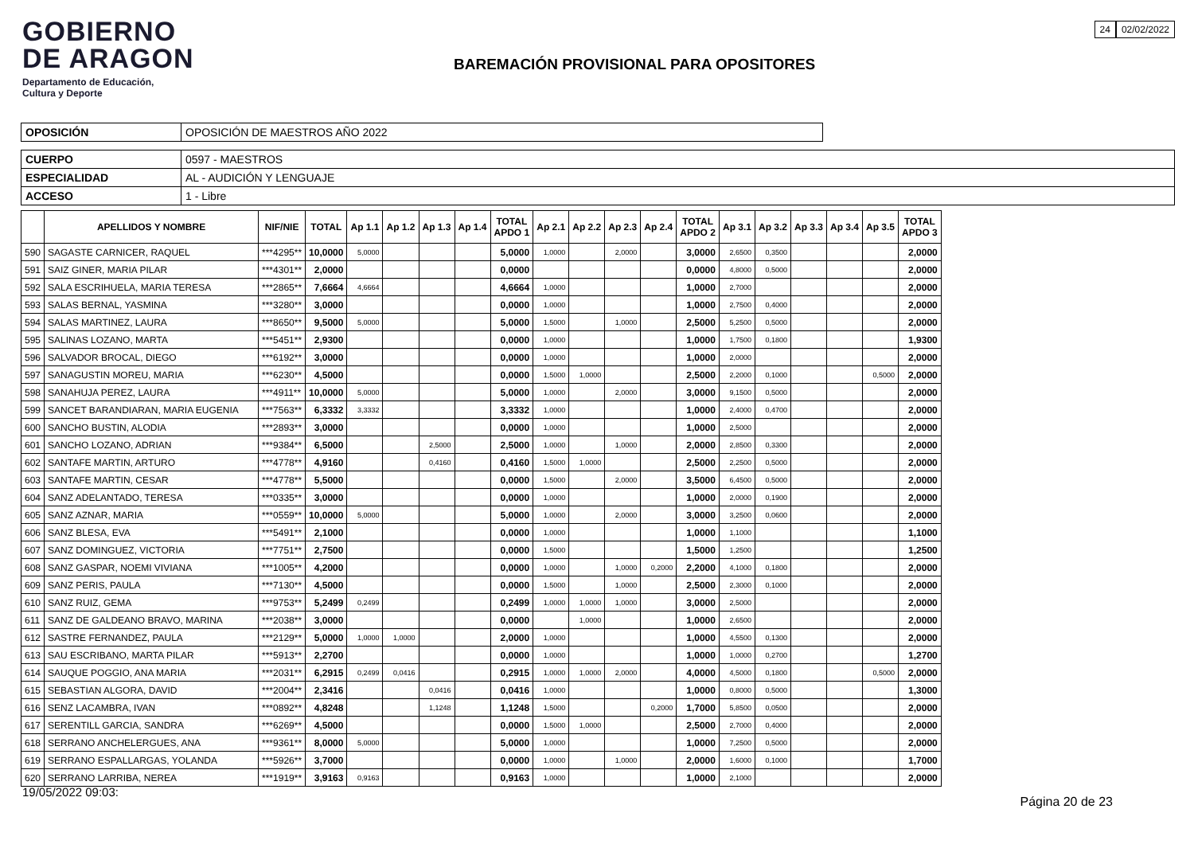24 02/02/2022
GOBIERNO
DE ARAGON
Departamento de Educación,
Cultura y Deporte
BAREMACIÓN PROVISIONAL PARA OPOSITORES
| OPOSICIÓN | OPOSICIÓN DE MAESTROS AÑO 2022 |
| CUERPO | 0597 - MAESTROS |
| ESPECIALIDAD | AL - AUDICIÓN Y LENGUAJE |
| ACCESO | 1 - Libre |
| | APELLIDOS Y NOMBRE | NIF/NIE | TOTAL | Ap 1.1 | Ap 1.2 | Ap 1.3 | Ap 1.4 | TOTAL APDO 1 | Ap 2.1 | Ap 2.2 | Ap 2.3 | Ap 2.4 | TOTAL APDO 2 | Ap 3.1 | Ap 3.2 | Ap 3.3 | Ap 3.4 | Ap 3.5 | TOTAL APDO 3 |
| --- | --- | --- | --- | --- | --- | --- | --- | --- | --- | --- | --- | --- | --- | --- | --- | --- | --- | --- | --- |
| 590 | SAGASTE CARNICER, RAQUEL | ***4295** | 10,0000 | 5,0000 | | | | 5,0000 | 1,0000 | | 2,0000 | | 3,0000 | 2,6500 | 0,3500 | | | | 2,0000 |
| 591 | SAIZ GINER, MARIA PILAR | ***4301** | 2,0000 | | | | | 0,0000 | | | | | 0,0000 | 4,8000 | 0,5000 | | | | 2,0000 |
| 592 | SALA ESCRIHUELA, MARIA TERESA | ***2865** | 7,6664 | 4,6664 | | | | 4,6664 | 1,0000 | | | | 1,0000 | 2,7000 | | | | | 2,0000 |
| 593 | SALAS BERNAL, YASMINA | ***3280** | 3,0000 | | | | | 0,0000 | 1,0000 | | | | 1,0000 | 2,7500 | 0,4000 | | | | 2,0000 |
| 594 | SALAS MARTINEZ, LAURA | ***8650** | 9,5000 | 5,0000 | | | | 5,0000 | 1,5000 | | 1,0000 | | 2,5000 | 5,2500 | 0,5000 | | | | 2,0000 |
| 595 | SALINAS LOZANO, MARTA | ***5451** | 2,9300 | | | | | 0,0000 | 1,0000 | | | | 1,0000 | 1,7500 | 0,1800 | | | | 1,9300 |
| 596 | SALVADOR BROCAL, DIEGO | ***6192** | 3,0000 | | | | | 0,0000 | 1,0000 | | | | 1,0000 | 2,0000 | | | | | 2,0000 |
| 597 | SANAGUSTIN MOREU, MARIA | ***6230** | 4,5000 | | | | | 0,0000 | 1,5000 | 1,0000 | | | 2,5000 | 2,2000 | 0,1000 | | | 0,5000 | 2,0000 |
| 598 | SANAHUJA PEREZ, LAURA | ***4911** | 10,0000 | 5,0000 | | | | 5,0000 | 1,0000 | | 2,0000 | | 3,0000 | 9,1500 | 0,5000 | | | | 2,0000 |
| 599 | SANCET BARANDIARAN, MARIA EUGENIA | ***7563** | 6,3332 | 3,3332 | | | | 3,3332 | 1,0000 | | | | 1,0000 | 2,4000 | 0,4700 | | | | 2,0000 |
| 600 | SANCHO BUSTIN, ALODIA | ***2893** | 3,0000 | | | | | 0,0000 | 1,0000 | | | | 1,0000 | 2,5000 | | | | | 2,0000 |
| 601 | SANCHO LOZANO, ADRIAN | ***9384** | 6,5000 | | | 2,5000 | | 2,5000 | 1,0000 | | 1,0000 | | 2,0000 | 2,8500 | 0,3300 | | | | 2,0000 |
| 602 | SANTAFE MARTIN, ARTURO | ***4778** | 4,9160 | | | 0,4160 | | 0,4160 | 1,5000 | 1,0000 | | | 2,5000 | 2,2500 | 0,5000 | | | | 2,0000 |
| 603 | SANTAFE MARTIN, CESAR | ***4778** | 5,5000 | | | | | 0,0000 | 1,5000 | | 2,0000 | | 3,5000 | 6,4500 | 0,5000 | | | | 2,0000 |
| 604 | SANZ ADELANTADO, TERESA | ***0335** | 3,0000 | | | | | 0,0000 | 1,0000 | | | | 1,0000 | 2,0000 | 0,1900 | | | | 2,0000 |
| 605 | SANZ AZNAR, MARIA | ***0559** | 10,0000 | 5,0000 | | | | 5,0000 | 1,0000 | | 2,0000 | | 3,0000 | 3,2500 | 0,0600 | | | | 2,0000 |
| 606 | SANZ BLESA, EVA | ***5491** | 2,1000 | | | | | 0,0000 | 1,0000 | | | | 1,0000 | 1,1000 | | | | | 1,1000 |
| 607 | SANZ DOMINGUEZ, VICTORIA | ***7751** | 2,7500 | | | | | 0,0000 | 1,5000 | | | | 1,5000 | 1,2500 | | | | | 1,2500 |
| 608 | SANZ GASPAR, NOEMI VIVIANA | ***1005** | 4,2000 | | | | | 0,0000 | 1,0000 | | 1,0000 | 0,2000 | 2,2000 | 4,1000 | 0,1800 | | | | 2,0000 |
| 609 | SANZ PERIS, PAULA | ***7130** | 4,5000 | | | | | 0,0000 | 1,5000 | | 1,0000 | | 2,5000 | 2,3000 | 0,1000 | | | | 2,0000 |
| 610 | SANZ RUIZ, GEMA | ***9753** | 5,2499 | 0,2499 | | | | 0,2499 | 1,0000 | 1,0000 | 1,0000 | | 3,0000 | 2,5000 | | | | | 2,0000 |
| 611 | SANZ DE GALDEANO BRAVO, MARINA | ***2038** | 3,0000 | | | | | 0,0000 | | 1,0000 | | | 1,0000 | 2,6500 | | | | | 2,0000 |
| 612 | SASTRE FERNANDEZ, PAULA | ***2129** | 5,0000 | 1,0000 | 1,0000 | | | 2,0000 | 1,0000 | | | | 1,0000 | 4,5500 | 0,1300 | | | | 2,0000 |
| 613 | SAU ESCRIBANO, MARTA PILAR | ***5913** | 2,2700 | | | | | 0,0000 | 1,0000 | | | | 1,0000 | 1,0000 | 0,2700 | | | | 1,2700 |
| 614 | SAUQUE POGGIO, ANA MARIA | ***2031** | 6,2915 | 0,2499 | 0,0416 | | | 0,2915 | 1,0000 | 1,0000 | 2,0000 | | 4,0000 | 4,5000 | 0,1800 | | | 0,5000 | 2,0000 |
| 615 | SEBASTIAN ALGORA, DAVID | ***2004** | 2,3416 | | | 0,0416 | | 0,0416 | 1,0000 | | | | 1,0000 | 0,8000 | 0,5000 | | | | 1,3000 |
| 616 | SENZ LACAMBRA, IVAN | ***0892** | 4,8248 | | | 1,1248 | | 1,1248 | 1,5000 | | | 0,2000 | 1,7000 | 5,8500 | 0,0500 | | | | 2,0000 |
| 617 | SERENTILL GARCIA, SANDRA | ***6269** | 4,5000 | | | | | 0,0000 | 1,5000 | 1,0000 | | | 2,5000 | 2,7000 | 0,4000 | | | | 2,0000 |
| 618 | SERRANO ANCHELERGUES, ANA | ***9361** | 8,0000 | 5,0000 | | | | 5,0000 | 1,0000 | | | | 1,0000 | 7,2500 | 0,5000 | | | | 2,0000 |
| 619 | SERRANO ESPALLARGAS, YOLANDA | ***5926** | 3,7000 | | | | | 0,0000 | 1,0000 | | 1,0000 | | 2,0000 | 1,6000 | 0,1000 | | | | 1,7000 |
| 620 | SERRANO LARRIBA, NEREA | ***1919** | 3,9163 | 0,9163 | | | | 0,9163 | 1,0000 | | | | 1,0000 | 2,1000 | | | | | 2,0000 |
19/05/2022 09:03: Página 20 de 23